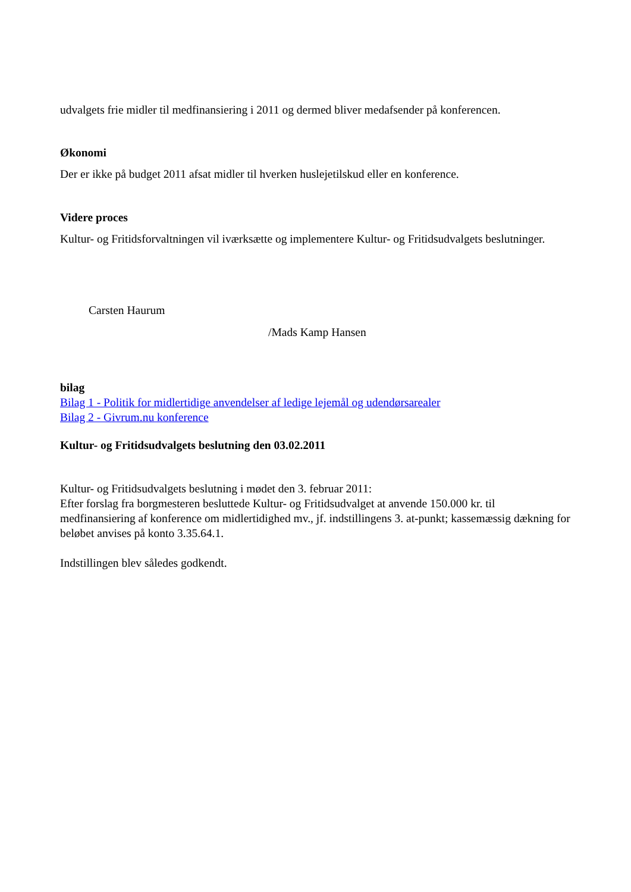udvalgets frie midler til medfinansiering i 2011 og dermed bliver medafsender på konferencen.
Økonomi
Der er ikke på budget 2011 afsat midler til hverken huslejetilskud eller en konference.
Videre proces
Kultur- og Fritidsforvaltningen vil iværksætte og implementere Kultur- og Fritidsudvalgets beslutninger.
Carsten Haurum
/Mads Kamp Hansen
bilag
Bilag 1 - Politik for midlertidige anvendelser af ledige lejemål og udendørsarealer
Bilag 2 - Givrum.nu konference
Kultur- og Fritidsudvalgets beslutning den 03.02.2011
Kultur- og Fritidsudvalgets beslutning i mødet den 3. februar 2011:
Efter forslag fra borgmesteren besluttede Kultur- og Fritidsudvalget at anvende 150.000 kr. til medfinansiering af konference om midlertidighed mv., jf. indstillingens 3. at-punkt; kassemæssig dækning for beløbet anvises på konto 3.35.64.1.
Indstillingen blev således godkendt.